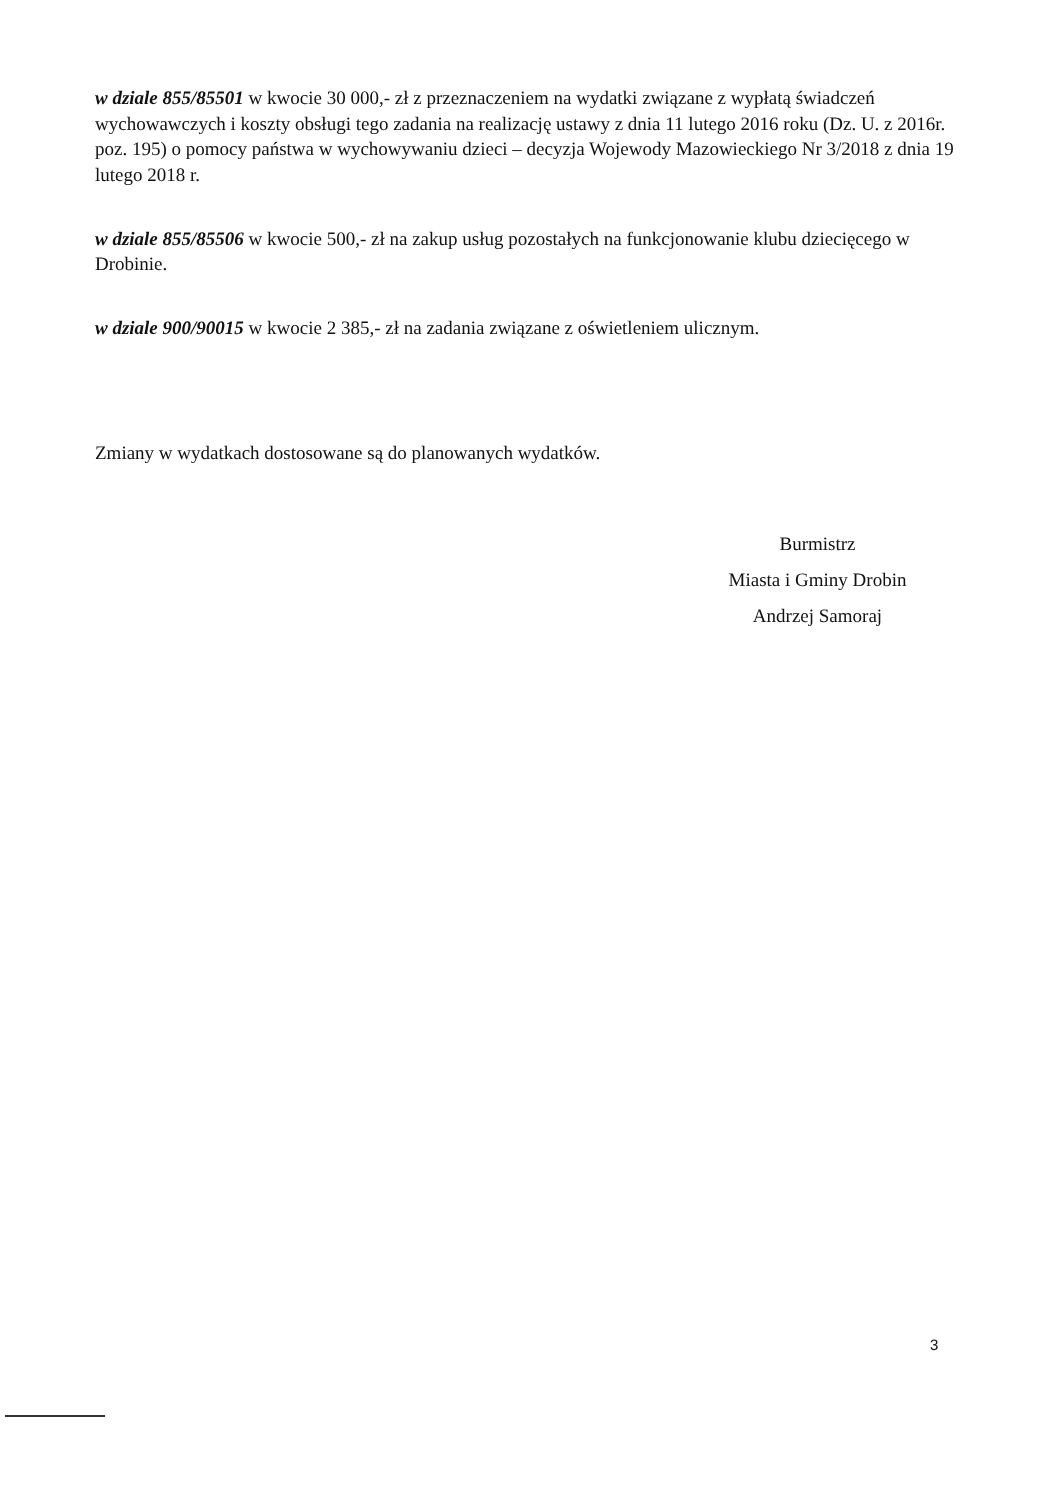w dziale 855/85501 w kwocie 30 000,- zł z przeznaczeniem na wydatki związane z wypłatą świadczeń wychowawczych i koszty obsługi tego zadania na realizację ustawy z dnia 11 lutego 2016 roku (Dz. U. z 2016r. poz. 195) o pomocy państwa w wychowywaniu dzieci – decyzja Wojewody Mazowieckiego Nr 3/2018 z dnia 19 lutego 2018 r.
w dziale 855/85506 w kwocie 500,- zł na zakup usług pozostałych na funkcjonowanie klubu dziecięcego w Drobinie.
w dziale 900/90015 w kwocie 2 385,- zł na zadania związane z oświetleniem ulicznym.
Zmiany w wydatkach dostosowane są do planowanych wydatków.
Burmistrz
Miasta i Gminy Drobin
Andrzej Samoraj
3